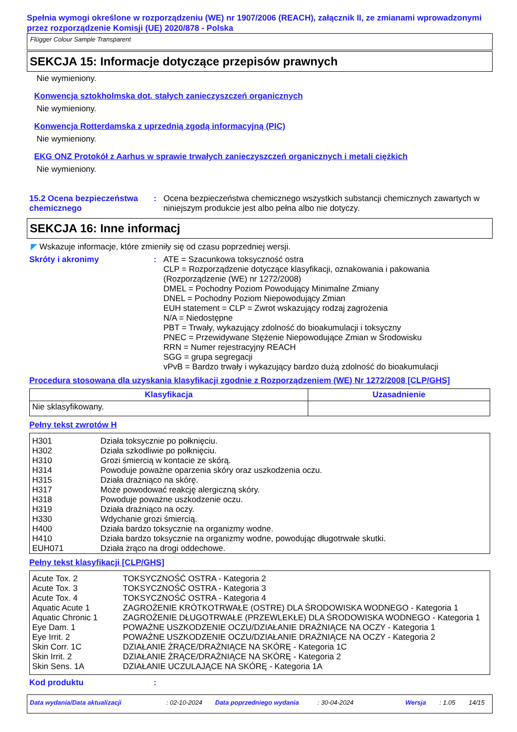Spełnia wymogi określone w rozporządzeniu (WE) nr 1907/2006 (REACH), załącznik II, ze zmianami wprowadzonymi przez rozporządzenie Komisji (UE) 2020/878 - Polska
Flügger Colour Sample Transparent
SEKCJA 15: Informacje dotyczące przepisów prawnych
Nie wymieniony.
Konwencja sztokholmska dot. stałych zanieczyszczeń organicznych
Nie wymieniony.
Konwencja Rotterdamska z uprzednią zgodą informacyjną (PIC)
Nie wymieniony.
EKG ONZ Protokół z Aarhus w sprawie trwałych zanieczyszczeń organicznych i metali ciężkich
Nie wymieniony.
15.2 Ocena bezpieczeństwa chemicznego
: Ocena bezpieczeństwa chemicznego wszystkich substancji chemicznych zawartych w niniejszym produkcie jest albo pełna albo nie dotyczy.
SEKCJA 16: Inne informacj
◤ Wskazuje informacje, które zmieniły się od czasu poprzedniej wersji.
Skróty i akronimy : ATE = Szacunkowa toksyczność ostra
CLP = Rozporządzenie dotyczące klasyfikacji, oznakowania i pakowania (Rozporządzenie (WE) nr 1272/2008)
DMEL = Pochodny Poziom Powodujący Minimalne Zmiany
DNEL = Pochodny Poziom Niepowodujący Zmian
EUH statement = CLP = Zwrot wskazujący rodzaj zagrożenia
N/A = Niedostępne
PBT = Trwały, wykazujący zdolność do bioakumulacji i toksyczny
PNEC = Przewidywane Stężenie Niepowodujące Zmian w Środowisku
RRN = Numer rejestracyjny REACH
SGG = grupa segregacji
vPvB = Bardzo trwały i wykazujący bardzo dużą zdolność do bioakumulacji
Procedura stosowana dla uzyskania klasyfikacji zgodnie z Rozporządzeniem (WE) Nr 1272/2008 [CLP/GHS]
| Klasyfikacja | Uzasadnienie |
| --- | --- |
| Nie sklasyfikowany. | |
Pełny tekst zwrotów H
| H301 | Działa toksycznie po połknięciu. |
| H302 | Działa szkodliwie po połknięciu. |
| H310 | Grozi śmiercią w kontacie ze skórą. |
| H314 | Powoduje poważne oparzenia skóry oraz uszkodzenia oczu. |
| H315 | Działa drażniąco na skórę. |
| H317 | Może powodować reakcję alergiczną skóry. |
| H318 | Powoduje poważne uszkodzenie oczu. |
| H319 | Działa drażniąco na oczy. |
| H330 | Wdychanie grozi śmiercią. |
| H400 | Działa bardzo toksycznie na organizmy wodne. |
| H410 | Działa bardzo toksycznie na organizmy wodne, powodując długotrwałe skutki. |
| EUH071 | Działa żrąco na drogi oddechowe. |
Pełny tekst klasyfikacji [CLP/GHS]
| Acute Tox. 2 | TOKSYCZNOŚĆ OSTRA - Kategoria 2 |
| Acute Tox. 3 | TOKSYCZNOŚĆ OSTRA - Kategoria 3 |
| Acute Tox. 4 | TOKSYCZNOŚĆ OSTRA - Kategoria 4 |
| Aquatic Acute 1 | ZAGROŻENIE KRÓTKOTRWAŁE (OSTRE) DLA ŚRODOWISKA WODNEGO - Kategoria 1 |
| Aquatic Chronic 1 | ZAGROŻENIE DŁUGOTRWAŁE (PRZEWLEKŁE) DLA ŚRODOWISKA WODNEGO - Kategoria 1 |
| Eye Dam. 1 | POWAŻNE USZKODZENIE OCZU/DZIAŁANIE DRAŻNIĄCE NA OCZY - Kategoria 1 |
| Eye Irrit. 2 | POWAŻNE USZKODZENIE OCZU/DZIAŁANIE DRAŻNIĄCE NA OCZY - Kategoria 2 |
| Skin Corr. 1C | DZIAŁANIE ŻRĄCE/DRAŻNIĄCE NA SKÓRĘ - Kategoria 1C |
| Skin Irrit. 2 | DZIAŁANIE ŻRĄCE/DRAŻNIĄCE NA SKÓRĘ - Kategoria 2 |
| Skin Sens. 1A | DZIAŁANIE UCZULAJĄCE NA SKÓRĘ - Kategoria 1A |
Kod produktu :
Data wydania/Data aktualizacji: 02-10-2024 Data poprzedniego wydania: 30-04-2024 Wersja: 1.05 14/15